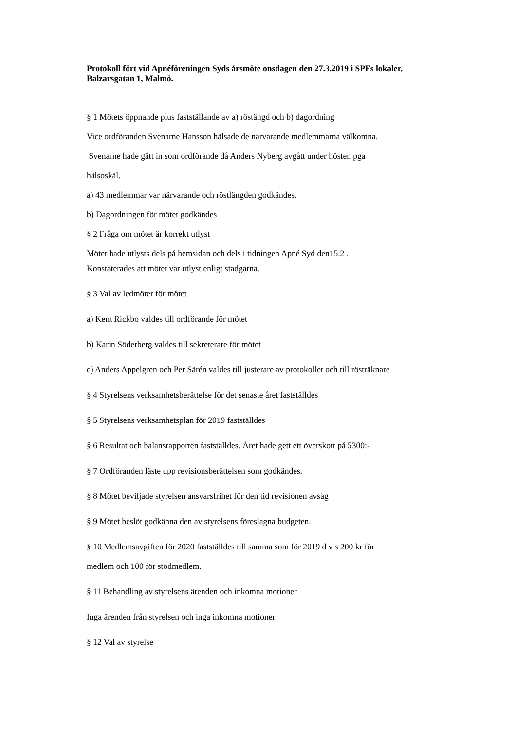Protokoll fört vid Apnéföreningen Syds årsmöte onsdagen den 27.3.2019 i SPFs lokaler, Balzarsgatan 1, Malmö.
§ 1 Mötets öppnande plus fastställande av a) röstängd och b) dagordning
Vice ordföranden Svenarne Hansson hälsade de närvarande medlemmarna välkomna.
Svenarne hade gått in som ordförande då Anders Nyberg avgått under hösten pga
hälsoskäl.
a) 43 medlemmar var närvarande och röstlängden godkändes.
b) Dagordningen för mötet godkändes
§ 2 Fråga om mötet är korrekt utlyst
Mötet hade utlysts dels på hemsidan och dels i tidningen Apné Syd den15.2 .
Konstaterades att mötet var utlyst enligt stadgarna.
§ 3 Val av ledmöter för mötet
a) Kent Rickbo valdes till ordförande för mötet
b) Karin Söderberg valdes till sekreterare för mötet
c) Anders Appelgren och Per Särén valdes till justerare av protokollet och till rösträknare
§ 4 Styrelsens verksamhetsberättelse för det senaste året fastställdes
§ 5 Styrelsens verksamhetsplan för 2019 fastställdes
§ 6 Resultat och balansrapporten fastställdes. Året hade gett ett överskott på 5300:-
§ 7 Ordföranden läste upp revisionsberättelsen som godkändes.
§ 8 Mötet beviljade styrelsen ansvarsfrihet för den tid revisionen avsåg
§ 9 Mötet beslöt godkänna den av styrelsens föreslagna budgeten.
§ 10 Medlemsavgiften för 2020 fastställdes till samma som för 2019 d v s 200 kr för
medlem och 100 för stödmedlem.
§ 11 Behandling av styrelsens ärenden och inkomna motioner
Inga ärenden från styrelsen och inga inkomna motioner
§ 12 Val av styrelse